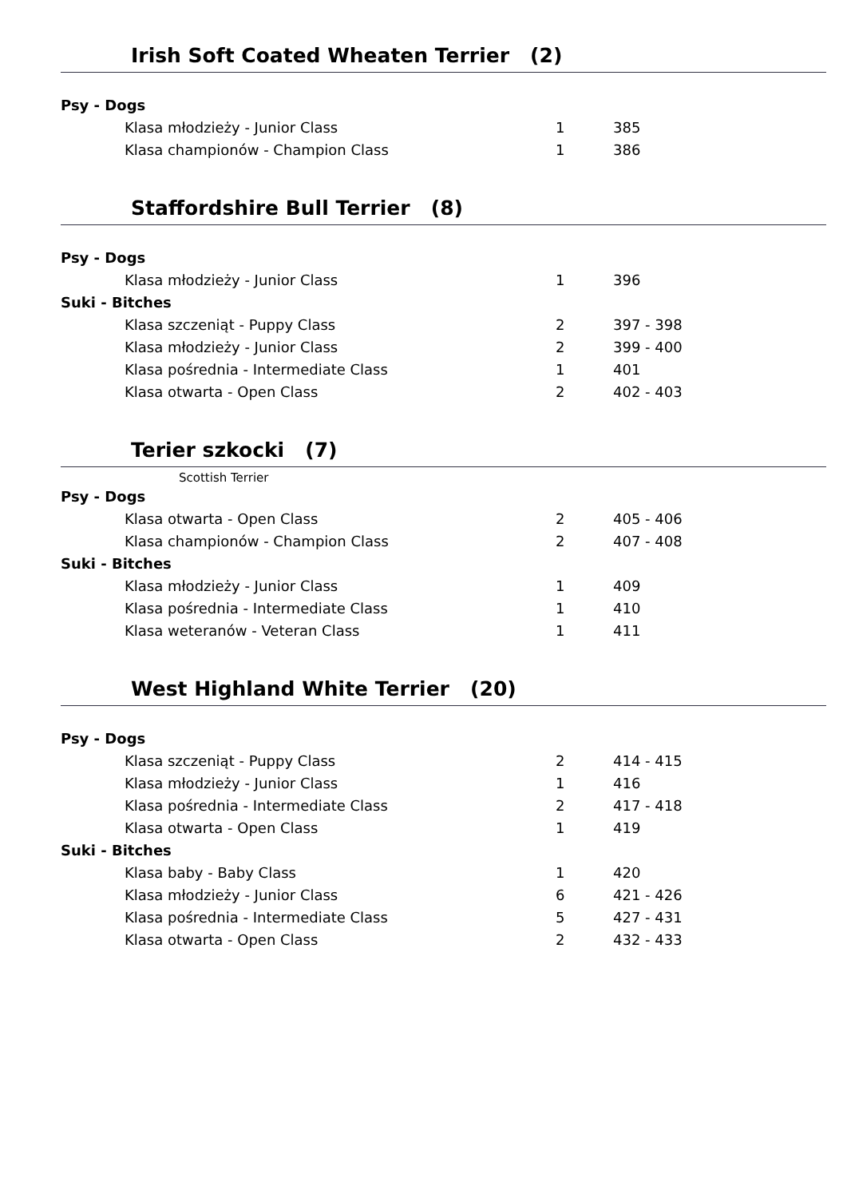Irish Soft Coated Wheaten Terrier (2)
| Psy - Dogs | | |
| Klasa młodzieży - Junior Class | 1 | 385 |
| Klasa championów - Champion Class | 1 | 386 |
Staffordshire Bull Terrier (8)
| Psy - Dogs | | |
| Klasa młodzieży - Junior Class | 1 | 396 |
| Suki - Bitches | | |
| Klasa szczeniąt - Puppy Class | 2 | 397 - 398 |
| Klasa młodzieży - Junior Class | 2 | 399 - 400 |
| Klasa pośrednia - Intermediate Class | 1 | 401 |
| Klasa otwarta - Open Class | 2 | 402 - 403 |
Terier szkocki (7)
Scottish Terrier
| Psy - Dogs | | |
| Klasa otwarta - Open Class | 2 | 405 - 406 |
| Klasa championów - Champion Class | 2 | 407 - 408 |
| Suki - Bitches | | |
| Klasa młodzieży - Junior Class | 1 | 409 |
| Klasa pośrednia - Intermediate Class | 1 | 410 |
| Klasa weteranów - Veteran Class | 1 | 411 |
West Highland White Terrier (20)
| Psy - Dogs | | |
| Klasa szczeniąt - Puppy Class | 2 | 414 - 415 |
| Klasa młodzieży - Junior Class | 1 | 416 |
| Klasa pośrednia - Intermediate Class | 2 | 417 - 418 |
| Klasa otwarta - Open Class | 1 | 419 |
| Suki - Bitches | | |
| Klasa baby - Baby Class | 1 | 420 |
| Klasa młodzieży - Junior Class | 6 | 421 - 426 |
| Klasa pośrednia - Intermediate Class | 5 | 427 - 431 |
| Klasa otwarta - Open Class | 2 | 432 - 433 |